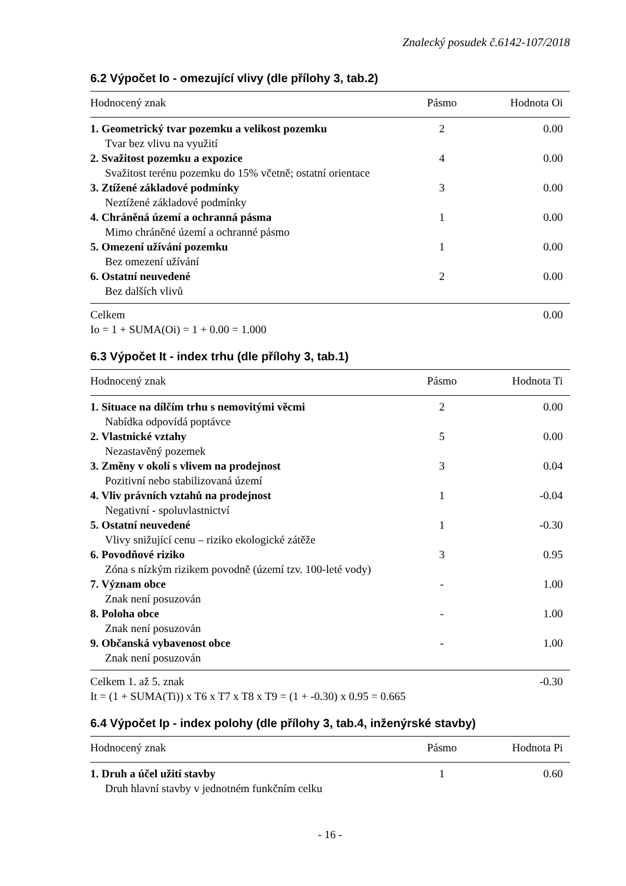Znalecký posudek č.6142-107/2018
6.2 Výpočet Io - omezující vlivy (dle přílohy 3, tab.2)
| Hodnocený znak | Pásmo | Hodnota Oi |
| --- | --- | --- |
| 1. Geometrický tvar pozemku a velikost pozemku | 2 | 0.00 |
| Tvar bez vlivu na využití | | |
| 2. Svažitost pozemku a expozice | 4 | 0.00 |
| Svažitost terénu pozemku do 15% včetně; ostatní orientace | | |
| 3. Ztížené základové podmínky | 3 | 0.00 |
| Neztížené základové podmínky | | |
| 4. Chráněná území a ochranná pásma | 1 | 0.00 |
| Mimo chráněné území a ochranné pásmo | | |
| 5. Omezení užívání pozemku | 1 | 0.00 |
| Bez omezení užívání | | |
| 6. Ostatní neuvedené | 2 | 0.00 |
| Bez dalších vlivů | | |
| Celkem | | 0.00 |
| Io = 1 + SUMA(Oi) = 1 + 0.00 = 1.000 | | |
6.3 Výpočet It - index trhu (dle přílohy 3, tab.1)
| Hodnocený znak | Pásmo | Hodnota Ti |
| --- | --- | --- |
| 1. Situace na dílčím trhu s nemovitými věcmi | 2 | 0.00 |
| Nabídka odpovídá poptávce | | |
| 2. Vlastnické vztahy | 5 | 0.00 |
| Nezastavěný pozemek | | |
| 3. Změny v okolí s vlivem na prodejnost | 3 | 0.04 |
| Pozitivní nebo stabilizovaná území | | |
| 4. Vliv právních vztahů na prodejnost | 1 | -0.04 |
| Negativní - spoluvlastnictví | | |
| 5. Ostatní neuvedené | 1 | -0.30 |
| Vlivy snižující cenu – riziko ekologické zátěže | | |
| 6. Povodňové riziko | 3 | 0.95 |
| Zóna s nízkým rizikem povodně (území tzv. 100-leté vody) | | |
| 7. Význam obce | - | 1.00 |
| Znak není posuzován | | |
| 8. Poloha obce | - | 1.00 |
| Znak není posuzován | | |
| 9. Občanská vybavenost obce | - | 1.00 |
| Znak není posuzován | | |
| Celkem 1. až 5. znak | | -0.30 |
| It = (1 + SUMA(Ti)) x T6 x T7 x T8 x T9 = (1 + -0.30) x 0.95 = 0.665 | | |
6.4 Výpočet Ip - index polohy (dle přílohy 3, tab.4, inženýrské stavby)
| Hodnocený znak | Pásmo | Hodnota Pi |
| --- | --- | --- |
| 1. Druh a účel užití stavby | 1 | 0.60 |
| Druh hlavní stavby v jednotném funkčním celku | | |
- 16 -